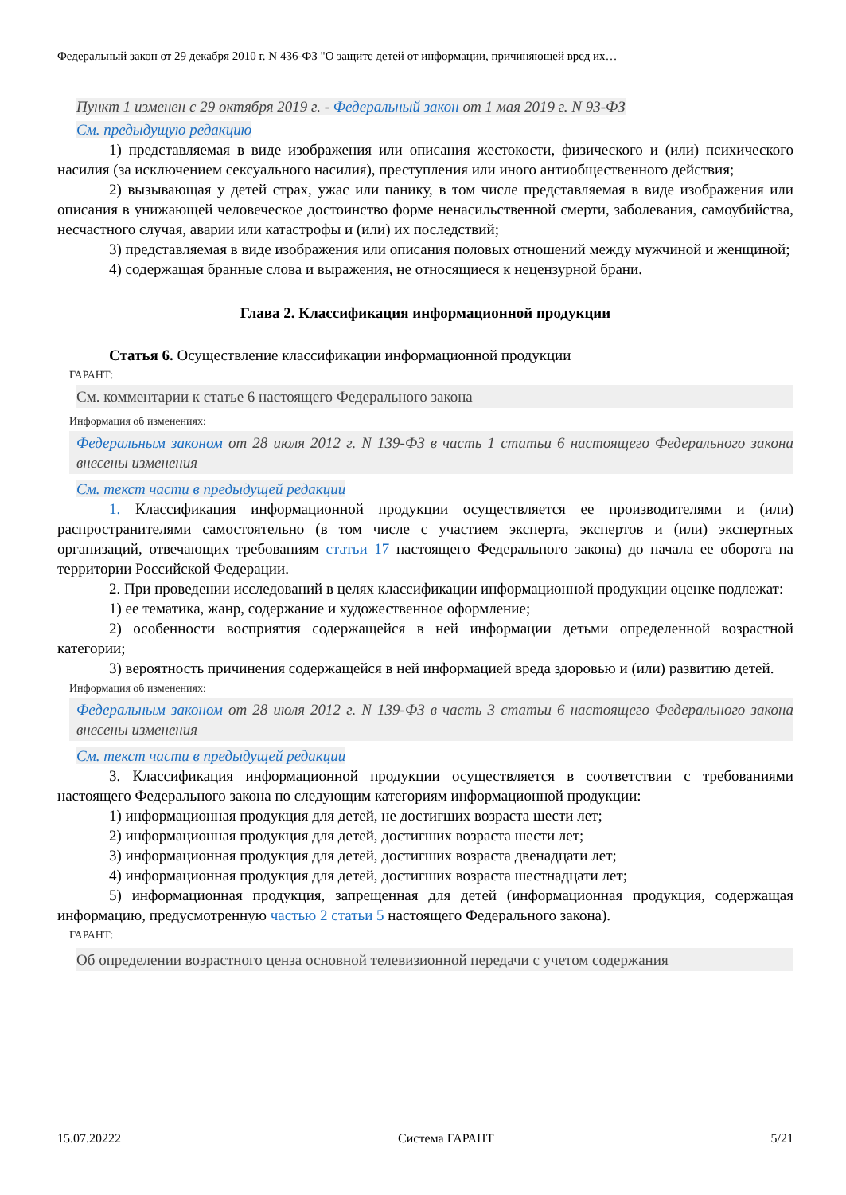Федеральный закон от 29 декабря 2010 г. N 436-ФЗ "О защите детей от информации, причиняющей вред их…
Пункт 1 изменен с 29 октября 2019 г. - Федеральный закон от 1 мая 2019 г. N 93-ФЗ
См. предыдущую редакцию
1) представляемая в виде изображения или описания жестокости, физического и (или) психического насилия (за исключением сексуального насилия), преступления или иного антиобщественного действия;
2) вызывающая у детей страх, ужас или панику, в том числе представляемая в виде изображения или описания в унижающей человеческое достоинство форме ненасильственной смерти, заболевания, самоубийства, несчастного случая, аварии или катастрофы и (или) их последствий;
3) представляемая в виде изображения или описания половых отношений между мужчиной и женщиной;
4) содержащая бранные слова и выражения, не относящиеся к нецензурной брани.
Глава 2. Классификация информационной продукции
Статья 6. Осуществление классификации информационной продукции
ГАРАНТ:
См. комментарии к статье 6 настоящего Федерального закона
Информация об изменениях:
Федеральным законом от 28 июля 2012 г. N 139-ФЗ в часть 1 статьи 6 настоящего Федерального закона внесены изменения
См. текст части в предыдущей редакции
1. Классификация информационной продукции осуществляется ее производителями и (или) распространителями самостоятельно (в том числе с участием эксперта, экспертов и (или) экспертных организаций, отвечающих требованиям статьи 17 настоящего Федерального закона) до начала ее оборота на территории Российской Федерации.
2. При проведении исследований в целях классификации информационной продукции оценке подлежат:
1) ее тематика, жанр, содержание и художественное оформление;
2) особенности восприятия содержащейся в ней информации детьми определенной возрастной категории;
3) вероятность причинения содержащейся в ней информацией вреда здоровью и (или) развитию детей.
Информация об изменениях:
Федеральным законом от 28 июля 2012 г. N 139-ФЗ в часть 3 статьи 6 настоящего Федерального закона внесены изменения
См. текст части в предыдущей редакции
3. Классификация информационной продукции осуществляется в соответствии с требованиями настоящего Федерального закона по следующим категориям информационной продукции:
1) информационная продукция для детей, не достигших возраста шести лет;
2) информационная продукция для детей, достигших возраста шести лет;
3) информационная продукция для детей, достигших возраста двенадцати лет;
4) информационная продукция для детей, достигших возраста шестнадцати лет;
5) информационная продукция, запрещенная для детей (информационная продукция, содержащая информацию, предусмотренную частью 2 статьи 5 настоящего Федерального закона).
ГАРАНТ:
Об определении возрастного ценза основной телевизионной передачи с учетом содержания
15.07.20222 Система ГАРАНТ 5/21